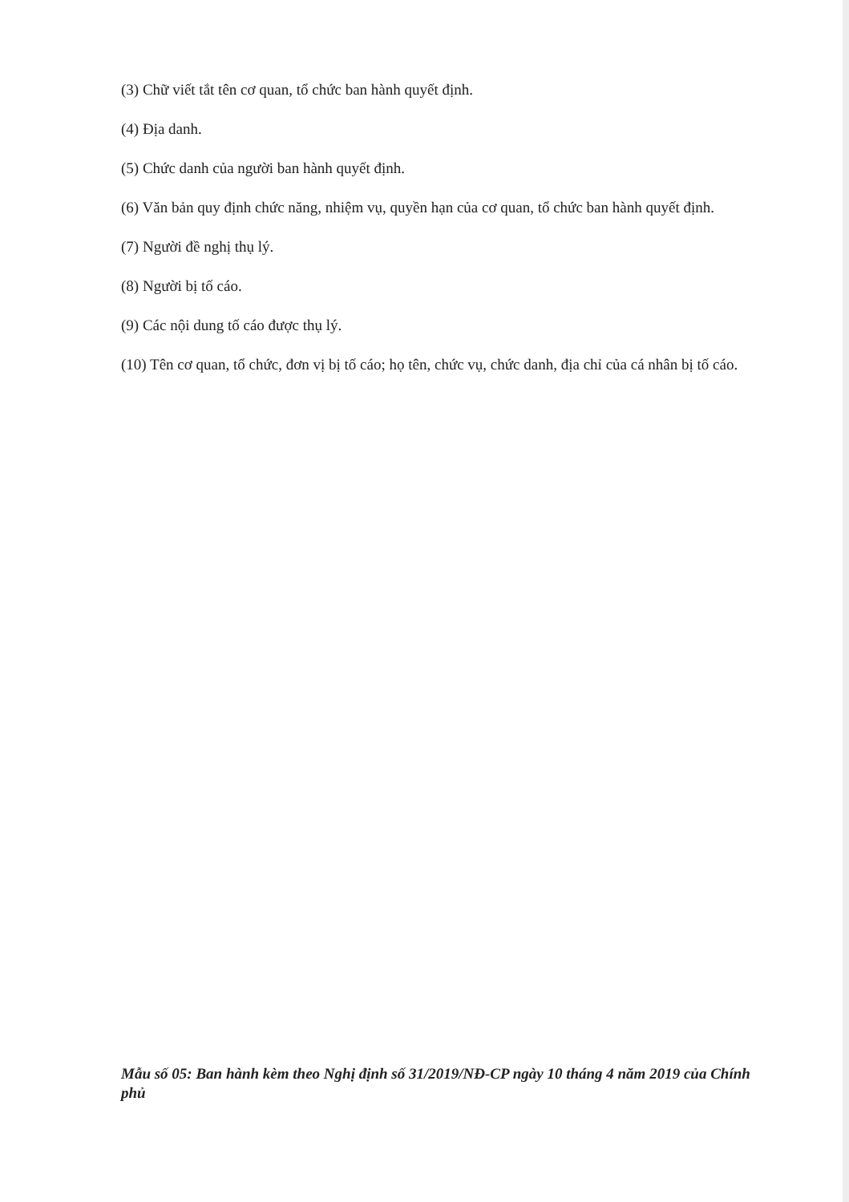(3) Chữ viết tắt tên cơ quan, tổ chức ban hành quyết định.
(4) Địa danh.
(5) Chức danh của người ban hành quyết định.
(6) Văn bản quy định chức năng, nhiệm vụ, quyền hạn của cơ quan, tổ chức ban hành quyết định.
(7) Người đề nghị thụ lý.
(8) Người bị tố cáo.
(9) Các nội dung tố cáo được thụ lý.
(10) Tên cơ quan, tổ chức, đơn vị bị tố cáo; họ tên, chức vụ, chức danh, địa chỉ của cá nhân bị tố cáo.
Mẫu số 05: Ban hành kèm theo Nghị định số 31/2019/NĐ-CP ngày 10 tháng 4 năm 2019 của Chính phủ